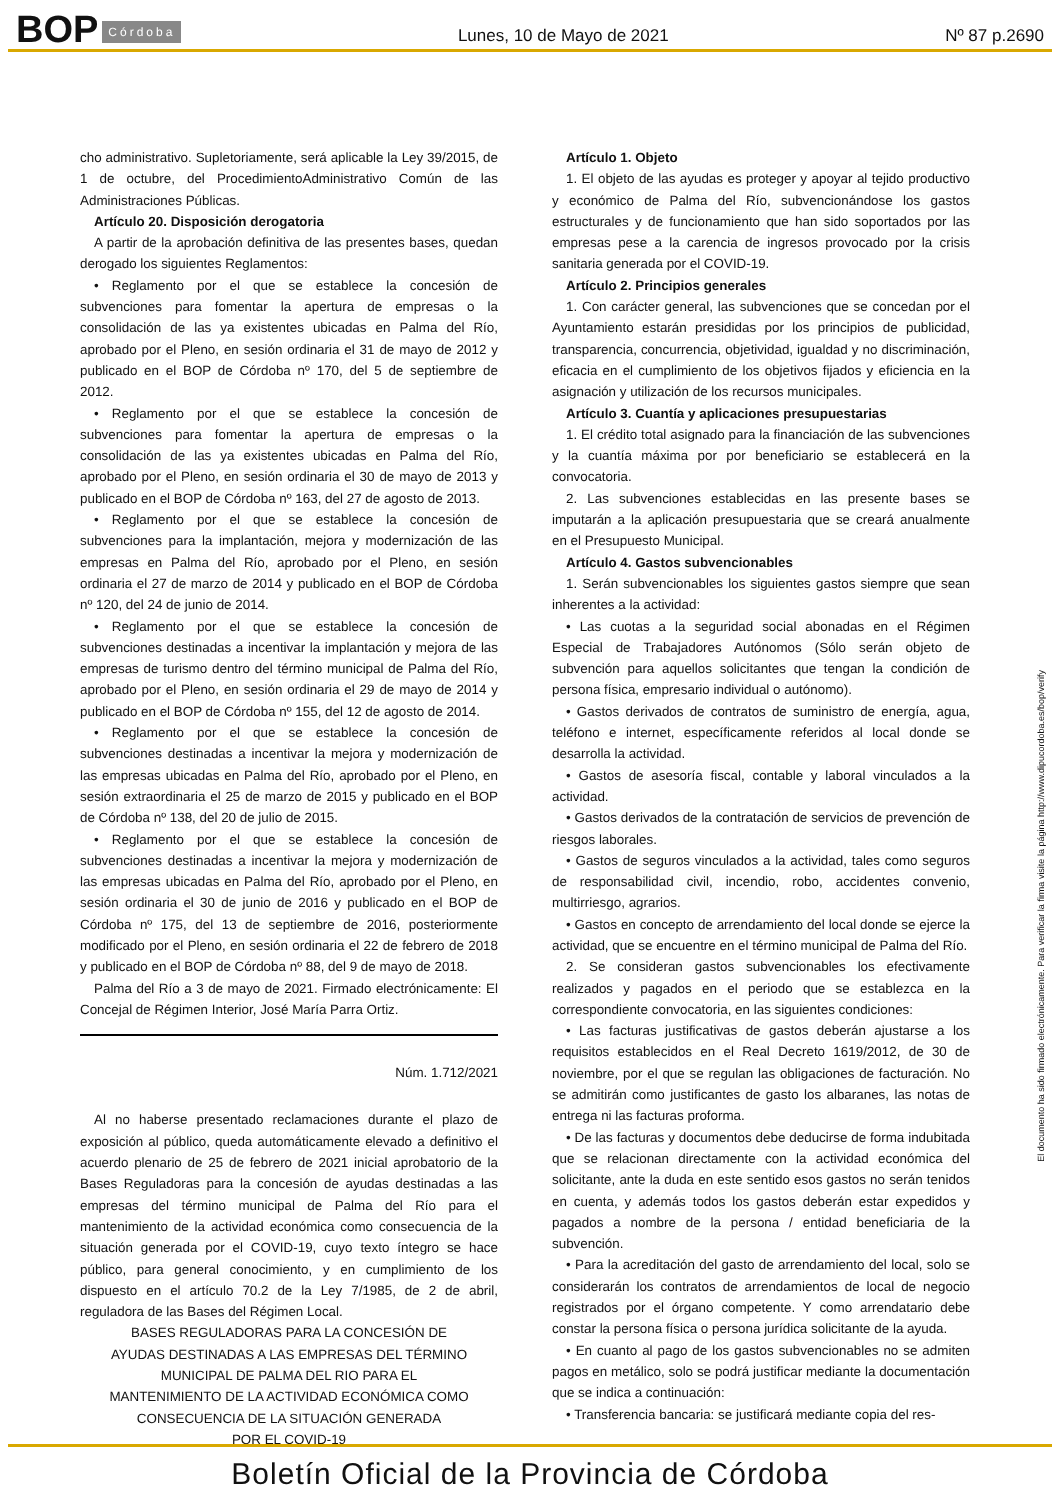BOP Córdoba Lunes, 10 de Mayo de 2021 Nº 87 p.2690
cho administrativo. Supletoriamente, será aplicable la Ley 39/2015, de 1 de octubre, del ProcedimientoAdministrativo Común de las Administraciones Públicas.
Artículo 20. Disposición derogatoria
A partir de la aprobación definitiva de las presentes bases, quedan derogado los siguientes Reglamentos:
• Reglamento por el que se establece la concesión de subvenciones para fomentar la apertura de empresas o la consolidación de las ya existentes ubicadas en Palma del Río, aprobado por el Pleno, en sesión ordinaria el 31 de mayo de 2012 y publicado en el BOP de Córdoba nº 170, del 5 de septiembre de 2012.
• Reglamento por el que se establece la concesión de subvenciones para fomentar la apertura de empresas o la consolidación de las ya existentes ubicadas en Palma del Río, aprobado por el Pleno, en sesión ordinaria el 30 de mayo de 2013 y publicado en el BOP de Córdoba nº 163, del 27 de agosto de 2013.
• Reglamento por el que se establece la concesión de subvenciones para la implantación, mejora y modernización de las empresas en Palma del Río, aprobado por el Pleno, en sesión ordinaria el 27 de marzo de 2014 y publicado en el BOP de Córdoba nº 120, del 24 de junio de 2014.
• Reglamento por el que se establece la concesión de subvenciones destinadas a incentivar la implantación y mejora de las empresas de turismo dentro del término municipal de Palma del Río, aprobado por el Pleno, en sesión ordinaria el 29 de mayo de 2014 y publicado en el BOP de Córdoba nº 155, del 12 de agosto de 2014.
• Reglamento por el que se establece la concesión de subvenciones destinadas a incentivar la mejora y modernización de las empresas ubicadas en Palma del Río, aprobado por el Pleno, en sesión extraordinaria el 25 de marzo de 2015 y publicado en el BOP de Córdoba nº 138, del 20 de julio de 2015.
• Reglamento por el que se establece la concesión de subvenciones destinadas a incentivar la mejora y modernización de las empresas ubicadas en Palma del Río, aprobado por el Pleno, en sesión ordinaria el 30 de junio de 2016 y publicado en el BOP de Córdoba nº 175, del 13 de septiembre de 2016, posteriormente modificado por el Pleno, en sesión ordinaria el 22 de febrero de 2018 y publicado en el BOP de Córdoba nº 88, del 9 de mayo de 2018.
Palma del Río a 3 de mayo de 2021. Firmado electrónicamente: El Concejal de Régimen Interior, José María Parra Ortiz.
Núm. 1.712/2021
Al no haberse presentado reclamaciones durante el plazo de exposición al público, queda automáticamente elevado a definitivo el acuerdo plenario de 25 de febrero de 2021 inicial aprobatorio de la Bases Reguladoras para la concesión de ayudas destinadas a las empresas del término municipal de Palma del Río para el mantenimiento de la actividad económica como consecuencia de la situación generada por el COVID-19, cuyo texto íntegro se hace público, para general conocimiento, y en cumplimiento de los dispuesto en el artículo 70.2 de la Ley 7/1985, de 2 de abril, reguladora de las Bases del Régimen Local.
BASES REGULADORAS PARA LA CONCESIÓN DE
AYUDAS DESTINADAS A LAS EMPRESAS DEL TÉRMINO
MUNICIPAL DE PALMA DEL RIO PARA EL
MANTENIMIENTO DE LA ACTIVIDAD ECONÓMICA COMO
CONSECUENCIA DE LA SITUACIÓN GENERADA
POR EL COVID-19
Artículo 1. Objeto
1. El objeto de las ayudas es proteger y apoyar al tejido productivo y económico de Palma del Río, subvencionándose los gastos estructurales y de funcionamiento que han sido soportados por las empresas pese a la carencia de ingresos provocado por la crisis sanitaria generada por el COVID-19.
Artículo 2. Principios generales
1. Con carácter general, las subvenciones que se concedan por el Ayuntamiento estarán presididas por los principios de publicidad, transparencia, concurrencia, objetividad, igualdad y no discriminación, eficacia en el cumplimiento de los objetivos fijados y eficiencia en la asignación y utilización de los recursos municipales.
Artículo 3. Cuantía y aplicaciones presupuestarias
1. El crédito total asignado para la financiación de las subvenciones y la cuantía máxima por por beneficiario se establecerá en la convocatoria.
2. Las subvenciones establecidas en las presente bases se imputarán a la aplicación presupuestaria que se creará anualmente en el Presupuesto Municipal.
Artículo 4. Gastos subvencionables
1. Serán subvencionables los siguientes gastos siempre que sean inherentes a la actividad:
• Las cuotas a la seguridad social abonadas en el Régimen Especial de Trabajadores Autónomos (Sólo serán objeto de subvención para aquellos solicitantes que tengan la condición de persona física, empresario individual o autónomo).
• Gastos derivados de contratos de suministro de energía, agua, teléfono e internet, específicamente referidos al local donde se desarrolla la actividad.
• Gastos de asesoría fiscal, contable y laboral vinculados a la actividad.
• Gastos derivados de la contratación de servicios de prevención de riesgos laborales.
• Gastos de seguros vinculados a la actividad, tales como seguros de responsabilidad civil, incendio, robo, accidentes convenio, multirriesgo, agrarios.
• Gastos en concepto de arrendamiento del local donde se ejerce la actividad, que se encuentre en el término municipal de Palma del Río.
2. Se consideran gastos subvencionables los efectivamente realizados y pagados en el periodo que se establezca en la correspondiente convocatoria, en las siguientes condiciones:
• Las facturas justificativas de gastos deberán ajustarse a los requisitos establecidos en el Real Decreto 1619/2012, de 30 de noviembre, por el que se regulan las obligaciones de facturación. No se admitirán como justificantes de gasto los albaranes, las notas de entrega ni las facturas proforma.
• De las facturas y documentos debe deducirse de forma indubitada que se relacionan directamente con la actividad económica del solicitante, ante la duda en este sentido esos gastos no serán tenidos en cuenta, y además todos los gastos deberán estar expedidos y pagados a nombre de la persona / entidad beneficiaria de la subvención.
• Para la acreditación del gasto de arrendamiento del local, solo se considerarán los contratos de arrendamientos de local de negocio registrados por el órgano competente. Y como arrendatario debe constar la persona física o persona jurídica solicitante de la ayuda.
• En cuanto al pago de los gastos subvencionables no se admiten pagos en metálico, solo se podrá justificar mediante la documentación que se indica a continuación:
• Transferencia bancaria: se justificará mediante copia del res-
El documento ha sido firmado electrónicamente. Para verificar la firma visite la página http://www.dipucordoba.es/bop/verify
Boletín Oficial de la Provincia de Córdoba